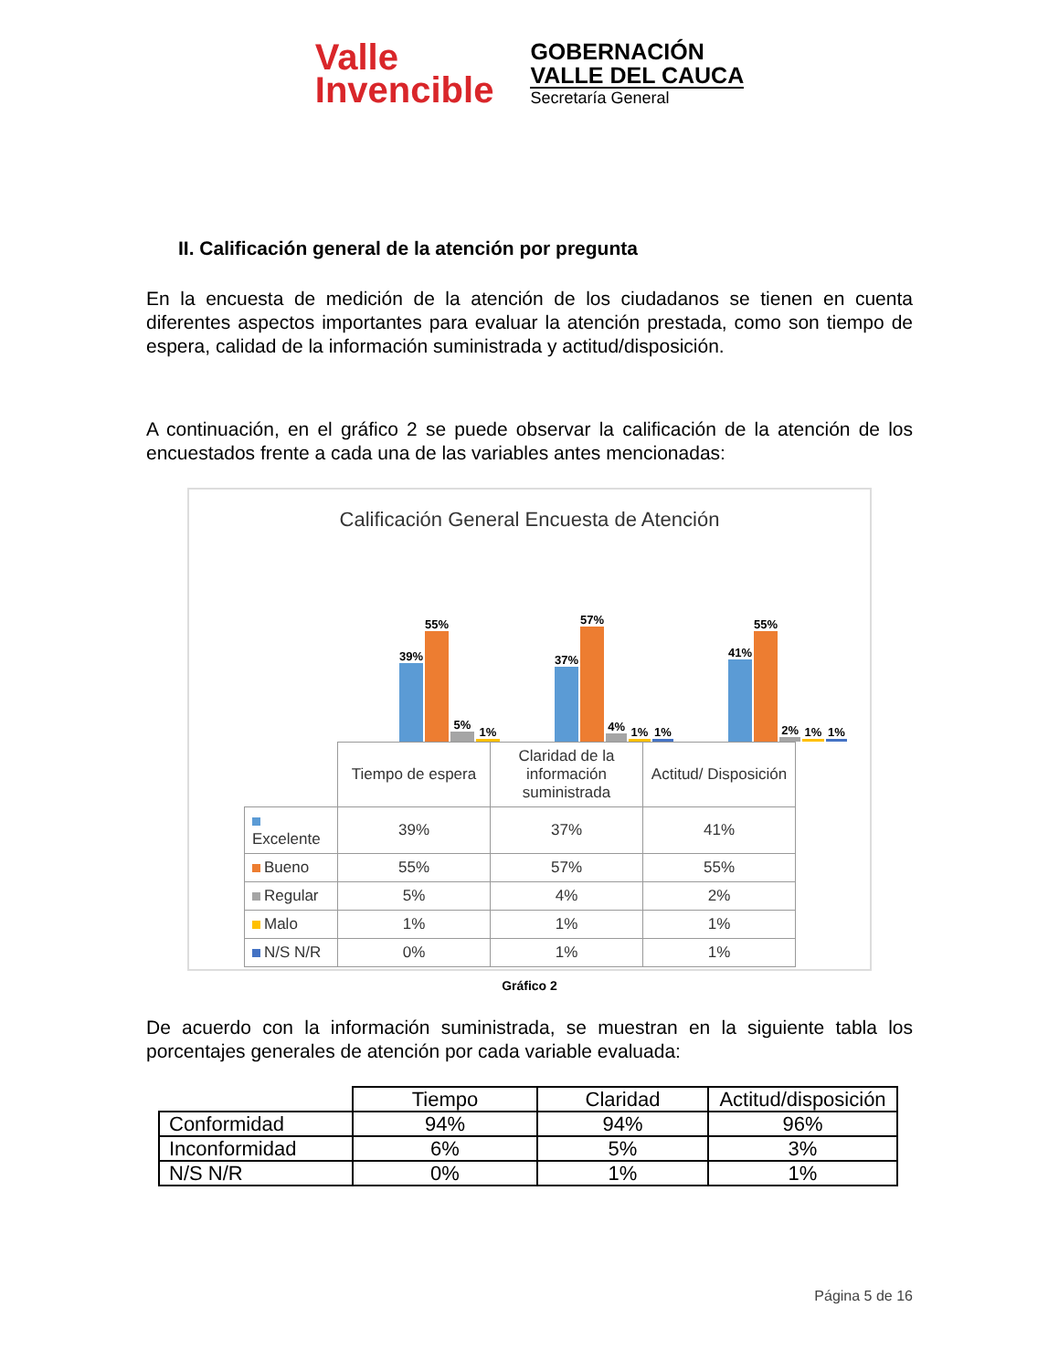Valle
Invencible
GOBERNACIÓN
VALLE DEL CAUCA
Secretaría General
II. Calificación general de la atención por pregunta
En la encuesta de medición de la atención de los ciudadanos se tienen en cuenta diferentes aspectos importantes para evaluar la atención prestada, como son tiempo de espera, calidad de la información suministrada y actitud/disposición.
A continuación, en el gráfico 2 se puede observar la calificación de la atención de los encuestados frente a cada una de las variables antes mencionadas:
Calificación General Encuesta de Atención
39%
55%
5%
1%
37%
57%
4%
1%
1%
41%
55%
2%
1%
1%
| | Tiempo de espera | Claridad de la información suministrada | Actitud/ Disposición |
| Excelente | 39% | 37% | 41% |
| Bueno | 55% | 57% | 55% |
| Regular | 5% | 4% | 2% |
| Malo | 1% | 1% | 1% |
| N/S N/R | 0% | 1% | 1% |
Gráfico 2
De acuerdo con la información suministrada, se muestran en la siguiente tabla los porcentajes generales de atención por cada variable evaluada:
| | Tiempo | Claridad | Actitud/disposición |
| Conformidad | 94% | 94% | 96% |
| Inconformidad | 6% | 5% | 3% |
| N/S N/R | 0% | 1% | 1% |
Página 5 de 16